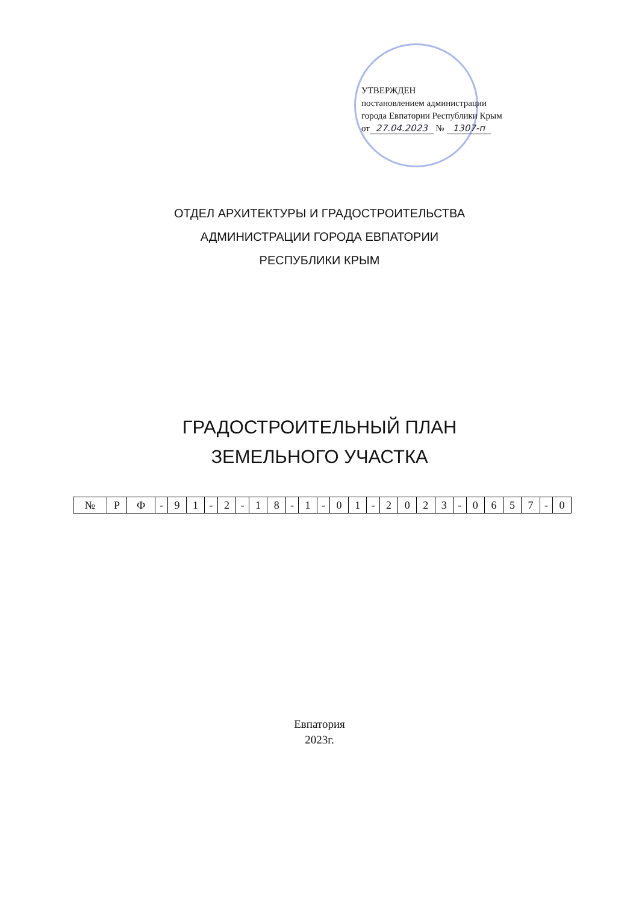УТВЕРЖДЕН
постановлением администрации
города Евпатории Республики Крым
от 27.04.2023 № 1307-п
ОТДЕЛ АРХИТЕКТУРЫ И ГРАДОСТРОИТЕЛЬСТВА
АДМИНИСТРАЦИИ ГОРОДА ЕВПАТОРИИ
РЕСПУБЛИКИ КРЫМ
ГРАДОСТРОИТЕЛЬНЫЙ ПЛАН
ЗЕМЕЛЬНОГО УЧАСТКА
| № | Р | Ф | - | 9 | 1 | - | 2 | - | 1 | 8 | - | 1 | - | 0 | 1 | - | 2 | 0 | 2 | 3 | - | 0 | 6 | 5 | 7 | - | 0 |
Евпатория
2023г.